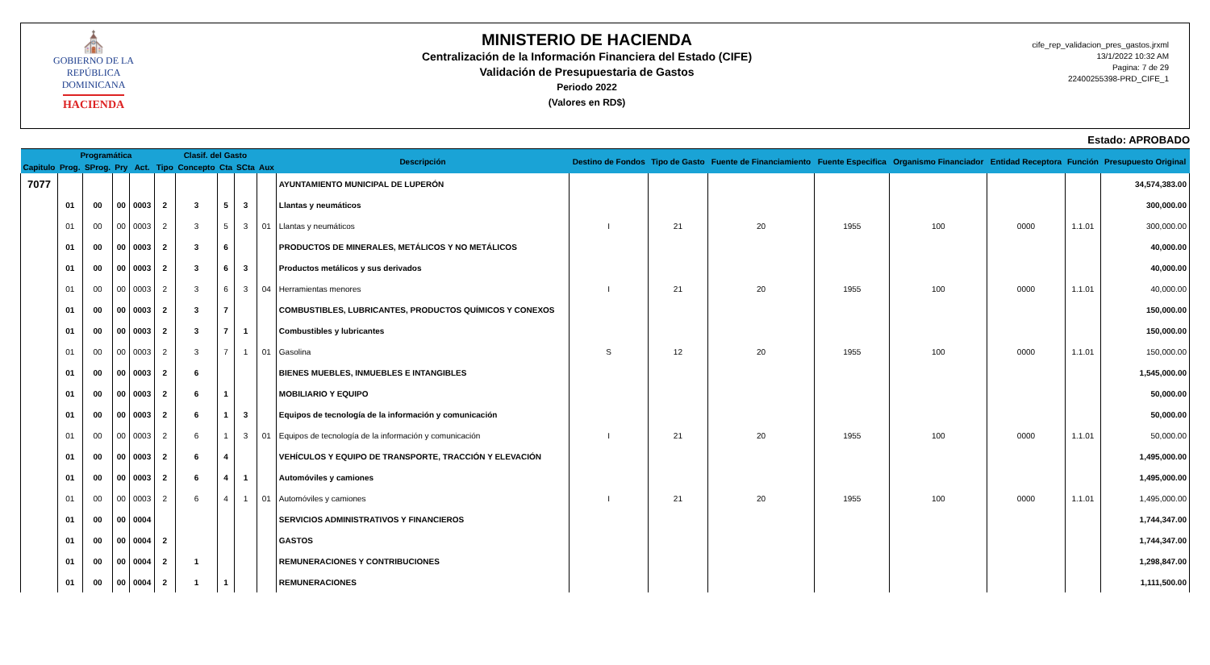⛪
GOBIERNO DE LA
REPÚBLICA
DOMINICANA
HACIENDA
MINISTERIO DE HACIENDA
Centralización de la Información Financiera del Estado (CIFE)
Validación de Presupuestaria de Gastos
Periodo 2022
(Valores en RD$)
cife_rep_validacion_pres_gastos.jrxml
13/1/2022 10:32 AM
Pagina: 7 de 29
22400255398-PRD_CIFE_1
Estado: APROBADO
| | Programática | | | | Clasif. del Gasto | | | | | Descripción | Destino de Fondos | Tipo de Gasto | Fuente de Financiamiento | Fuente Especifica | Organismo Financiador | Entidad Receptora | Función | Presupuesto Original |
| --- | --- | --- | --- | --- | --- | --- | --- | --- | --- | --- | --- | --- | --- | --- | --- | --- | --- | --- |
| Capitulo | Prog. | SProg. | Pry | Act. | Tipo | Concepto | Cta | SCta | Aux | | | | | | | | | |
| 7077 | | | | | | | | | | AYUNTAMIENTO MUNICIPAL DE LUPERÓN | | | | | | | | 34,574,383.00 |
| | 01 | 00 | 00 | 0003 | 2 | 3 | 5 | 3 | | Llantas y neumáticos | | | | | | | | 300,000.00 |
| | 01 | 00 | 00 | 0003 | 2 | 3 | 5 | 3 | 01 | Llantas y neumáticos | I | 21 | 20 | 1955 | 100 | 0000 | 1.1.01 | 300,000.00 |
| | 01 | 00 | 00 | 0003 | 2 | 3 | 6 | | | PRODUCTOS DE MINERALES, METÁLICOS Y NO METÁLICOS | | | | | | | | 40,000.00 |
| | 01 | 00 | 00 | 0003 | 2 | 3 | 6 | 3 | | Productos metálicos y sus derivados | | | | | | | | 40,000.00 |
| | 01 | 00 | 00 | 0003 | 2 | 3 | 6 | 3 | 04 | Herramientas menores | I | 21 | 20 | 1955 | 100 | 0000 | 1.1.01 | 40,000.00 |
| | 01 | 00 | 00 | 0003 | 2 | 3 | 7 | | | COMBUSTIBLES, LUBRICANTES, PRODUCTOS QUÍMICOS Y CONEXOS | | | | | | | | 150,000.00 |
| | 01 | 00 | 00 | 0003 | 2 | 3 | 7 | 1 | | Combustibles y lubricantes | | | | | | | | 150,000.00 |
| | 01 | 00 | 00 | 0003 | 2 | 3 | 7 | 1 | 01 | Gasolina | S | 12 | 20 | 1955 | 100 | 0000 | 1.1.01 | 150,000.00 |
| | 01 | 00 | 00 | 0003 | 2 | 6 | | | | BIENES MUEBLES, INMUEBLES E INTANGIBLES | | | | | | | | 1,545,000.00 |
| | 01 | 00 | 00 | 0003 | 2 | 6 | 1 | | | MOBILIARIO Y EQUIPO | | | | | | | | 50,000.00 |
| | 01 | 00 | 00 | 0003 | 2 | 6 | 1 | 3 | | Equipos de tecnología de la información y comunicación | | | | | | | | 50,000.00 |
| | 01 | 00 | 00 | 0003 | 2 | 6 | 1 | 3 | 01 | Equipos de tecnología de la información y comunicación | I | 21 | 20 | 1955 | 100 | 0000 | 1.1.01 | 50,000.00 |
| | 01 | 00 | 00 | 0003 | 2 | 6 | 4 | | | VEHÍCULOS Y EQUIPO DE TRANSPORTE, TRACCIÓN Y ELEVACIÓN | | | | | | | | 1,495,000.00 |
| | 01 | 00 | 00 | 0003 | 2 | 6 | 4 | 1 | | Automóviles y camiones | | | | | | | | 1,495,000.00 |
| | 01 | 00 | 00 | 0003 | 2 | 6 | 4 | 1 | 01 | Automóviles y camiones | I | 21 | 20 | 1955 | 100 | 0000 | 1.1.01 | 1,495,000.00 |
| | 01 | 00 | 00 | 0004 | | | | | | SERVICIOS ADMINISTRATIVOS Y FINANCIEROS | | | | | | | | 1,744,347.00 |
| | 01 | 00 | 00 | 0004 | 2 | | | | | GASTOS | | | | | | | | 1,744,347.00 |
| | 01 | 00 | 00 | 0004 | 2 | 1 | | | | REMUNERACIONES Y CONTRIBUCIONES | | | | | | | | 1,298,847.00 |
| | 01 | 00 | 00 | 0004 | 2 | 1 | 1 | | | REMUNERACIONES | | | | | | | | 1,111,500.00 |